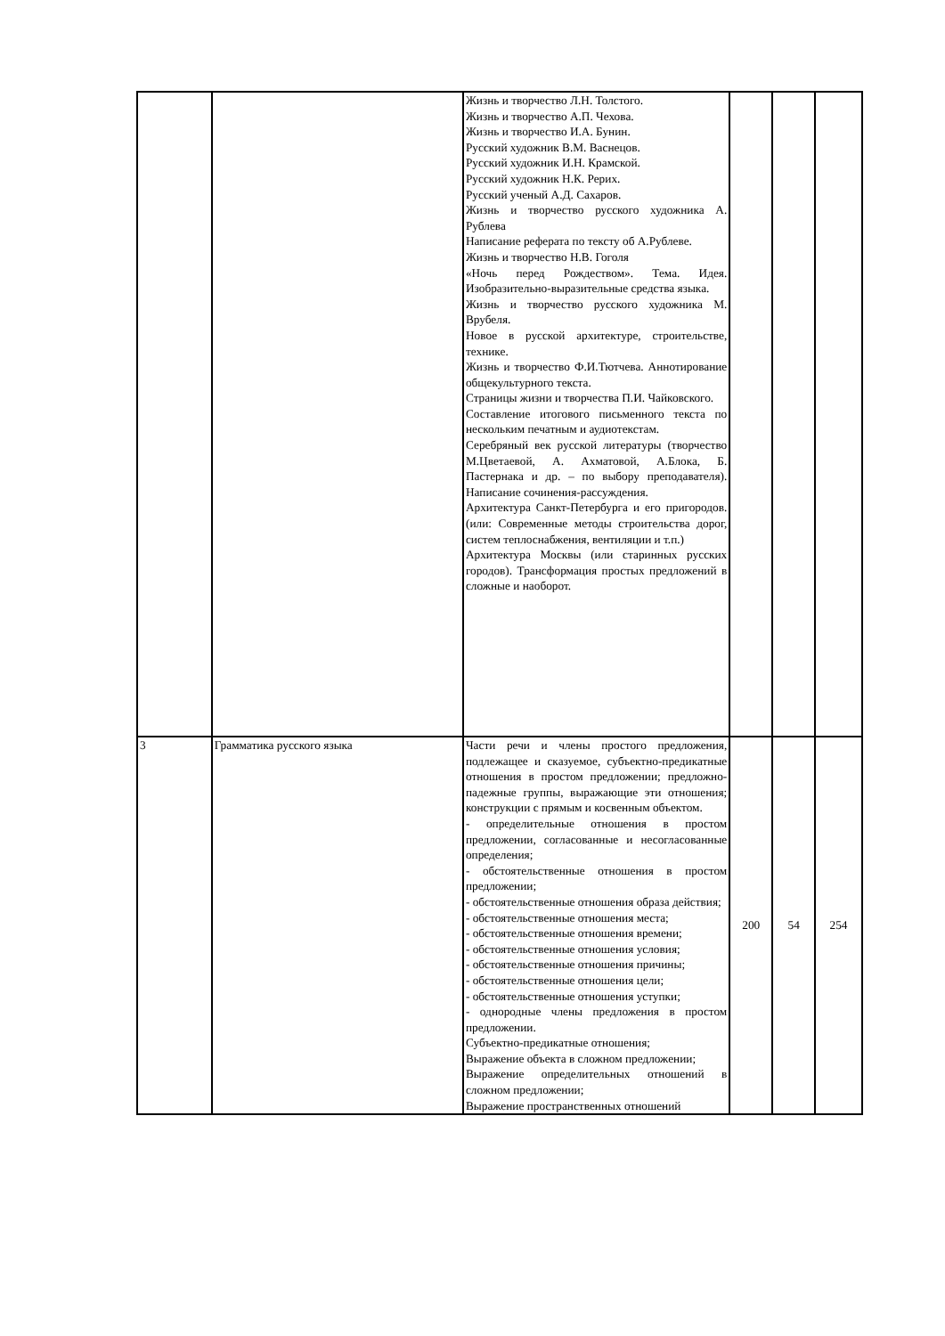| | | Жизнь и творчество Л.Н. Толстого. Жизнь и творчество А.П. Чехова. Жизнь и творчество И.А. Бунин. Русский художник В.М. Васнецов. Русский художник И.Н. Крамской. Русский художник Н.К. Рерих. Русский ученый А.Д. Сахаров. Жизнь и творчество русского художника А. Рублева Написание реферата по тексту об А.Рублеве. Жизнь и творчество Н.В. Гоголя «Ночь перед Рождеством». Тема. Идея. Изобразительно-выразительные средства языка. Жизнь и творчество русского художника М. Врубеля. Новое в русской архитектуре, строительстве, технике. Жизнь и творчество Ф.И.Тютчева. Аннотирование общекультурного текста. Страницы жизни и творчества П.И. Чайковского. Составление итогового письменного текста по нескольким печатным и аудиотекстам. Серебряный век русской литературы (творчество М.Цветаевой, А. Ахматовой, А.Блока, Б. Пастернака и др. – по выбору преподавателя). Написание сочинения-рассуждения. Архитектура Санкт-Петербурга и его пригородов. (или: Современные методы строительства дорог, систем теплоснабжения, вентиляции и т.п.) Архитектура Москвы (или старинных русских городов). Трансформация простых предложений в сложные и наоборот. | | | |
| 3 | Грамматика русского языка | Части речи и члены простого предложения, подлежащее и сказуемое, субъектно-предикатные отношения в простом предложении; предложно-падежные группы, выражающие эти отношения; конструкции с прямым и косвенным объектом. - определительные отношения в простом предложении, согласованные и несогласованные определения; - обстоятельственные отношения в простом предложении; - обстоятельственные отношения образа действия; - обстоятельственные отношения места; - обстоятельственные отношения времени; - обстоятельственные отношения условия; - обстоятельственные отношения причины; - обстоятельственные отношения цели; - обстоятельственные отношения уступки; - однородные члены предложения в простом предложении. Субъектно-предикатные отношения; Выражение объекта в сложном предложении; Выражение определительных отношений в сложном предложении; Выражение пространственных отношений | 200 | 54 | 254 |